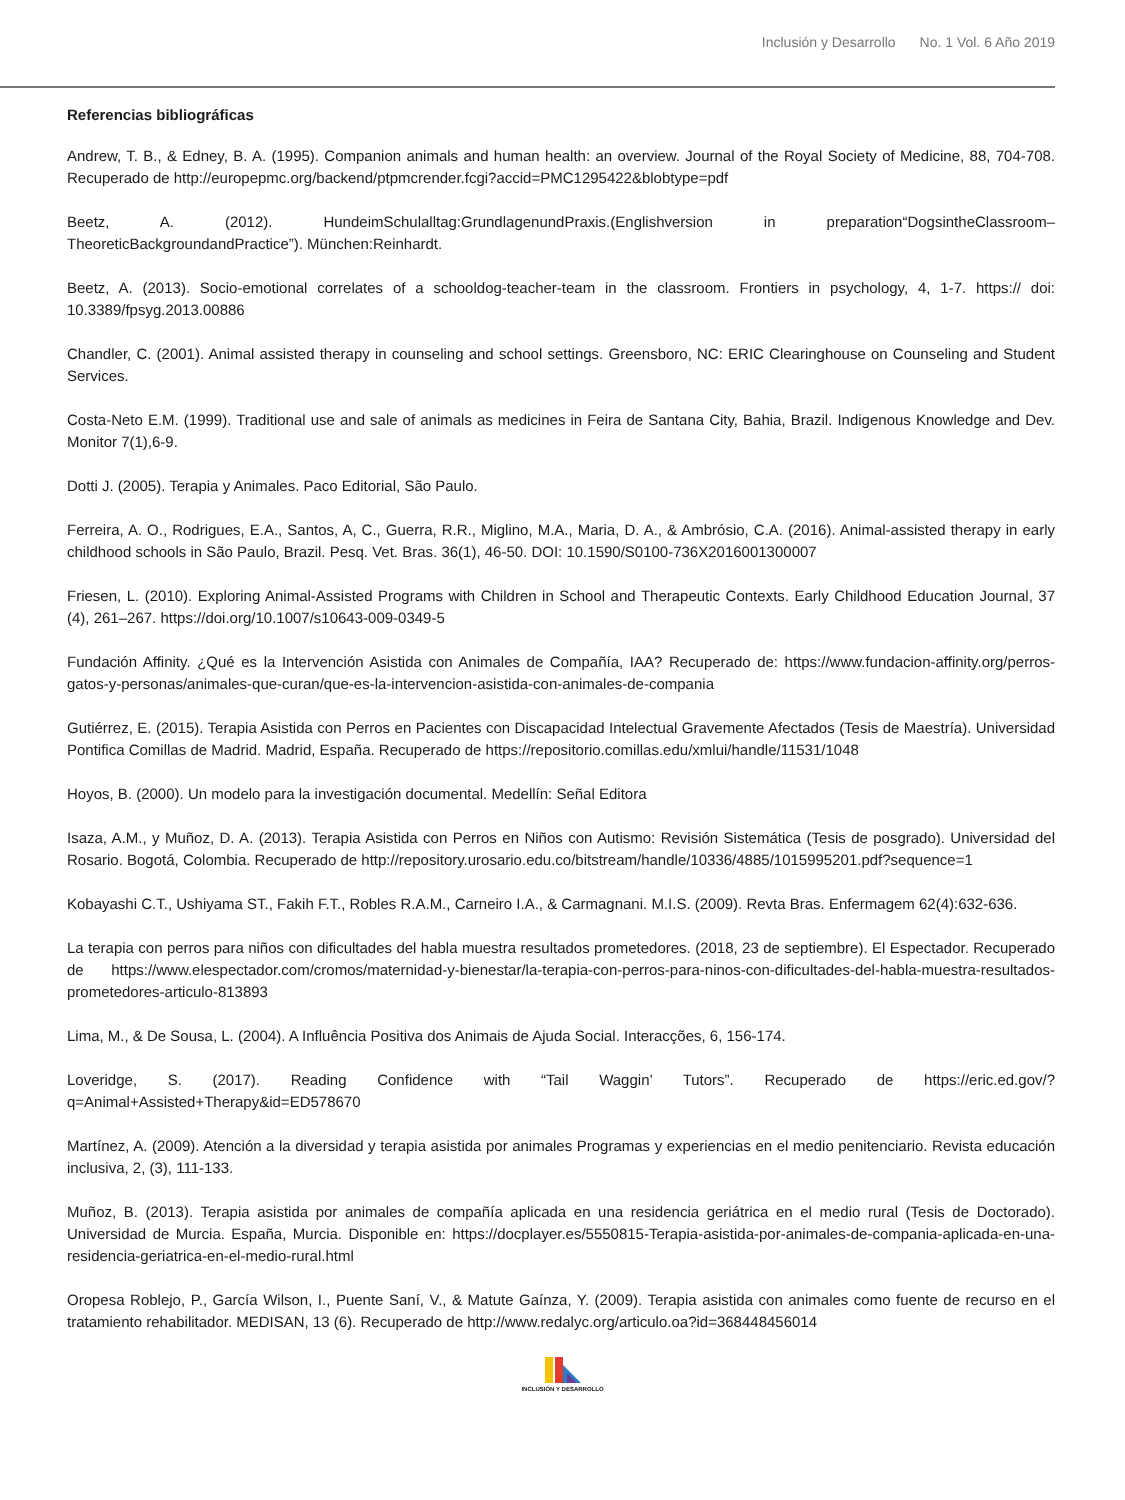Inclusión y Desarrollo No. 1 Vol. 6 Año 2019
Referencias bibliográficas
Andrew, T. B., & Edney, B. A. (1995). Companion animals and human health: an overview. Journal of the Royal Society of Medicine, 88, 704-708. Recuperado de http://europepmc.org/backend/ptpmcrender.fcgi?accid=PMC1295422&blobtype=pdf
Beetz, A. (2012). HundeimSchulalltag:GrundlagenundPraxis.(Englishversion in preparation“DogsintheClassroom–TheoreticBackgroundandPractice”). München:Reinhardt.
Beetz, A. (2013). Socio-emotional correlates of a schooldog-teacher-team in the classroom. Frontiers in psychology, 4, 1-7. https:// doi: 10.3389/fpsyg.2013.00886
Chandler, C. (2001). Animal assisted therapy in counseling and school settings. Greensboro, NC: ERIC Clearinghouse on Counseling and Student Services.
Costa-Neto E.M. (1999). Traditional use and sale of animals as medicines in Feira de Santana City, Bahia, Brazil. Indigenous Knowledge and Dev. Monitor 7(1),6-9.
Dotti J. (2005). Terapia y Animales. Paco Editorial, São Paulo.
Ferreira, A. O., Rodrigues, E.A., Santos, A, C., Guerra, R.R., Miglino, M.A., Maria, D. A., & Ambrósio, C.A. (2016). Animal-assisted therapy in early childhood schools in São Paulo, Brazil. Pesq. Vet. Bras. 36(1), 46-50. DOI: 10.1590/S0100-736X2016001300007
Friesen, L. (2010). Exploring Animal-Assisted Programs with Children in School and Therapeutic Contexts. Early Childhood Education Journal, 37 (4), 261–267. https://doi.org/10.1007/s10643-009-0349-5
Fundación Affinity. ¿Qué es la Intervención Asistida con Animales de Compañía, IAA? Recuperado de: https://www.fundacion-affinity.org/perros-gatos-y-personas/animales-que-curan/que-es-la-intervencion-asistida-con-animales-de-compania
Gutiérrez, E. (2015). Terapia Asistida con Perros en Pacientes con Discapacidad Intelectual Gravemente Afectados (Tesis de Maestría). Universidad Pontifica Comillas de Madrid. Madrid, España. Recuperado de https://repositorio.comillas.edu/xmlui/handle/11531/1048
Hoyos, B. (2000). Un modelo para la investigación documental. Medellín: Señal Editora
Isaza, A.M., y Muñoz, D. A. (2013). Terapia Asistida con Perros en Niños con Autismo: Revisión Sistemática (Tesis de posgrado). Universidad del Rosario. Bogotá, Colombia. Recuperado de http://repository.urosario.edu.co/bitstream/handle/10336/4885/1015995201.pdf?sequence=1
Kobayashi C.T., Ushiyama ST., Fakih F.T., Robles R.A.M., Carneiro I.A., & Carmagnani. M.I.S. (2009). Revta Bras. Enfermagem 62(4):632-636.
La terapia con perros para niños con dificultades del habla muestra resultados prometedores. (2018, 23 de septiembre). El Espectador. Recuperado de https://www.elespectador.com/cromos/maternidad-y-bienestar/la-terapia-con-perros-para-ninos-con-dificultades-del-habla-muestra-resultados-prometedores-articulo-813893
Lima, M., & De Sousa, L. (2004). A Influência Positiva dos Animais de Ajuda Social. Interacções, 6, 156-174.
Loveridge, S. (2017). Reading Confidence with “Tail Waggin’ Tutors”. Recuperado de https://eric.ed.gov/?q=Animal+Assisted+Therapy&id=ED578670
Martínez, A. (2009). Atención a la diversidad y terapia asistida por animales Programas y experiencias en el medio penitenciario. Revista educación inclusiva, 2, (3), 111-133.
Muñoz, B. (2013). Terapia asistida por animales de compañía aplicada en una residencia geriátrica en el medio rural (Tesis de Doctorado). Universidad de Murcia. España, Murcia. Disponible en: https://docplayer.es/5550815-Terapia-asistida-por-animales-de-compania-aplicada-en-una-residencia-geriatrica-en-el-medio-rural.html
Oropesa Roblejo, P., García Wilson, I., Puente Saní, V., & Matute Gaínza, Y. (2009). Terapia asistida con animales como fuente de recurso en el tratamiento rehabilitador. MEDISAN, 13 (6). Recuperado de http://www.redalyc.org/articulo.oa?id=368448456014
INCLUSIÓN Y DESARROLLO